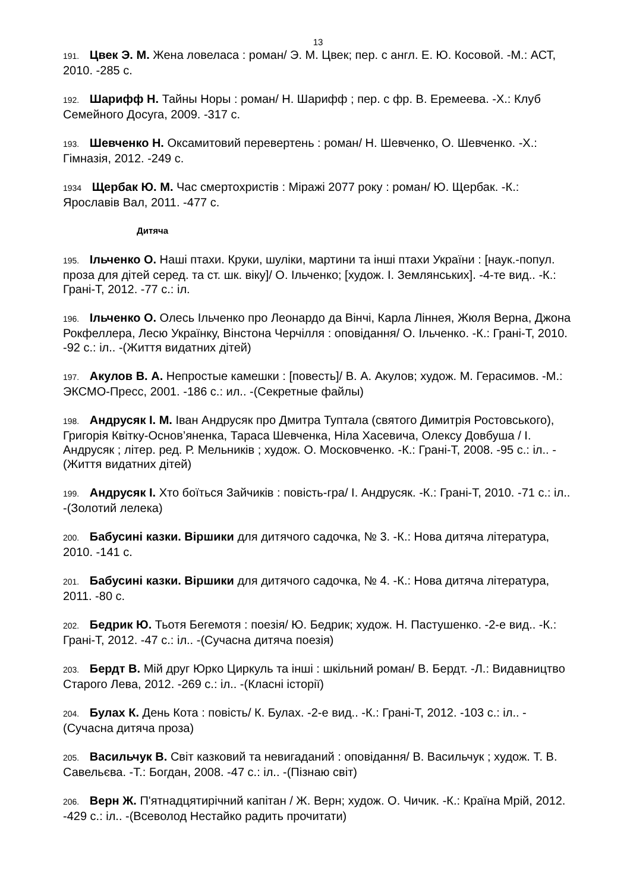13
191. Цвек Э. М. Жена ловеласа : роман/ Э. М. Цвек; пер. с англ. Е. Ю. Косовой. -М.: АСТ, 2010. -285 с.
192. Шарифф Н. Тайны Норы : роман/ Н. Шарифф ; пер. с фр. В. Еремеева. -Х.: Клуб Семейного Досуга, 2009. -317 с.
193. Шевченко Н. Оксамитовий перевертень : роман/ Н. Шевченко, О. Шевченко. -Х.: Гімназія, 2012. -249 с.
1934 Щербак Ю. М. Час смертохристів : Міражі 2077 року : роман/ Ю. Щербак. -К.: Ярославів Вал, 2011. -477 с.
Дитяча
195. Ільченко О. Наші птахи. Круки, шуліки, мартини та інші птахи України : [наук.-попул. проза для дітей серед. та ст. шк. віку]/ О. Ільченко; [худож. І. Землянських]. -4-те вид.. -К.: Грані-Т, 2012. -77 с.: іл.
196. Ільченко О. Олесь Ільченко про Леонардо да Вінчі, Карла Ліннея, Жюля Верна, Джона Рокфеллера, Лесю Українку, Вінстона Черчілля : оповідання/ О. Ільченко. -К.: Грані-Т, 2010. -92 с.: іл.. -(Життя видатних дітей)
197. Акулов В. А. Непростые камешки : [повесть]/ В. А. Акулов; худож. М. Герасимов. -М.: ЭКСМО-Пресс, 2001. -186 с.: ил.. -(Секретные файлы)
198. Андрусяк І. М. Іван Андрусяк про Дмитра Туптала (святого Димитрія Ростовського), Григорія Квітку-Основ’яненка, Тараса Шевченка, Ніла Хасевича, Олексу Довбуша / І. Андрусяк ; літер. ред. Р. Мельників ; худож. О. Московченко. -К.: Грані-Т, 2008. -95 с.: іл.. -(Життя видатних дітей)
199. Андрусяк І. Хто боїться Зайчиків : повість-гра/ І. Андрусяк. -К.: Грані-Т, 2010. -71 с.: іл.. -(Золотий лелека)
200. Бабусині казки. Віршики для дитячого садочка, № 3. -К.: Нова дитяча література, 2010. -141 с.
201. Бабусині казки. Віршики для дитячого садочка, № 4. -К.: Нова дитяча література, 2011. -80 с.
202. Бедрик Ю. Тьотя Бегемотя : поезія/ Ю. Бедрик; худож. Н. Пастушенко. -2-е вид.. -К.: Грані-Т, 2012. -47 с.: іл.. -(Сучасна дитяча поезія)
203. Бердт В. Мій друг Юрко Циркуль та інші : шкільний роман/ В. Бердт. -Л.: Видавництво Старого Лева, 2012. -269 с.: іл.. -(Класні історії)
204. Булах К. День Кота : повість/ К. Булах. -2-е вид.. -К.: Грані-Т, 2012. -103 с.: іл.. -(Сучасна дитяча проза)
205. Васильчук В. Світ казковий та невигаданий : оповідання/ В. Васильчук ; худож. Т. В. Савельєва. -Т.: Богдан, 2008. -47 с.: іл.. -(Пізнаю світ)
206. Верн Ж. П'ятнадцятирічний капітан / Ж. Верн; худож. О. Чичик. -К.: Країна Мрій, 2012. -429 с.: іл.. -(Всеволод Нестайко радить прочитати)